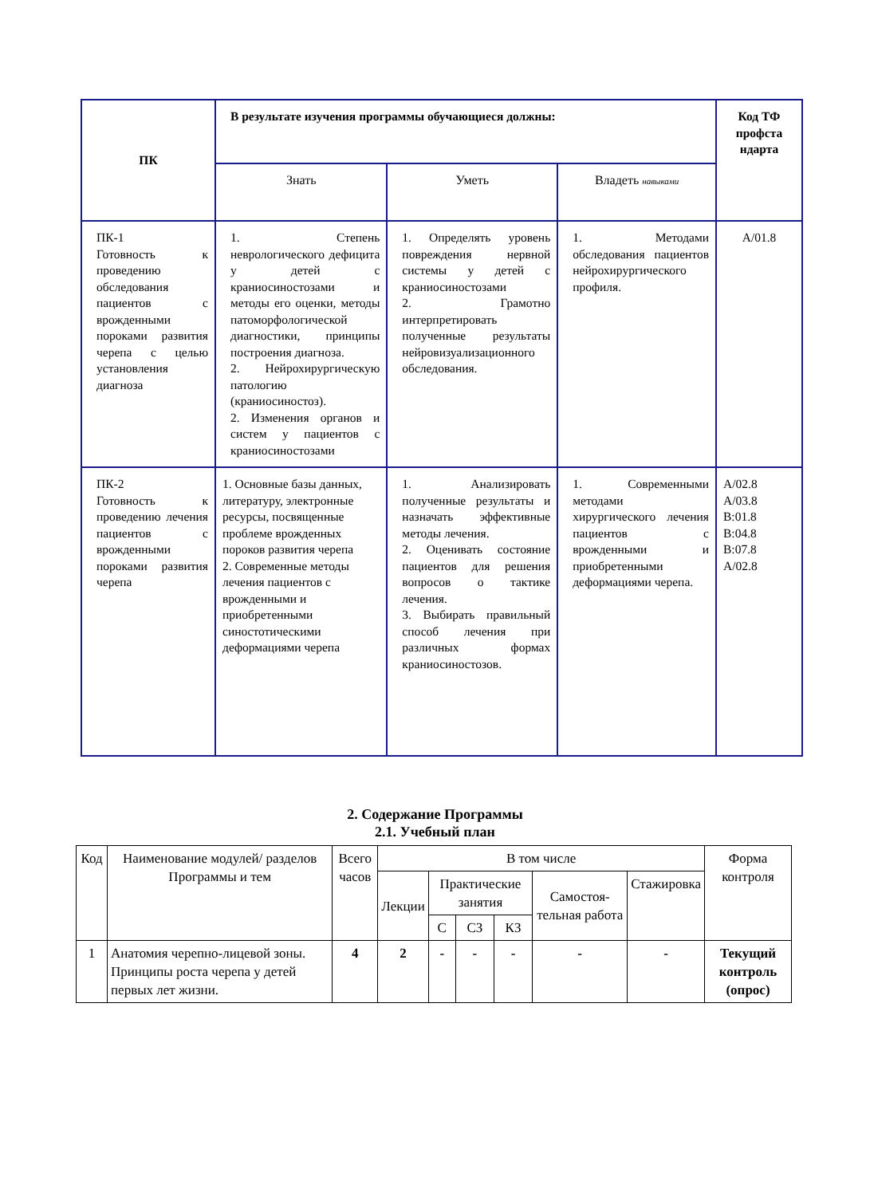| ПК | В результате изучения программы обучающиеся должны: | | | Код ТФ профста ндарта |
| --- | --- | --- | --- | --- |
| | Знать | Уметь | Владеть навыками | |
| ПК-1 Готовность к проведению обследования пациентов с врожденными пороками развития черепа с целью установления диагноза | 1. Степень неврологического дефицита у детей с краниосиностозами и методы его оценки, методы патоморфологической диагностики, принципы построения диагноза. 2. Нейрохирургическую патологию (краниосиностоз). 2. Изменения органов и систем у пациентов с краниосиностозами | 1. Определять уровень повреждения нервной системы у детей с краниосиностозами 2. Грамотно интерпретировать полученные результаты нейровизуализационного обследования. | 1. Методами обследования пациентов нейрохирургического профиля. | А/01.8 |
| ПК-2 Готовность к проведению лечения пациентов с врожденными пороками развития черепа | 1. Основные базы данных, литературу, электронные ресурсы, посвященные проблеме врожденных пороков развития черепа 2. Современные методы лечения пациентов с врожденными и приобретенными синостотическими деформациями черепа | 1. Анализировать полученные результаты и назначать эффективные методы лечения. 2. Оценивать состояние пациентов для решения вопросов о тактике лечения. 3. Выбирать правильный способ лечения при различных формах краниосиностозов. | 1. Современными методами хирургического лечения пациентов с врожденными и приобретенными деформациями черепа. | А/02.8 А/03.8 В:01.8 В:04.8 В:07.8 А/02.8 |
2. Содержание Программы
2.1. Учебный план
| Код | Наименование модулей/ разделов Программы и тем | Всего часов | В том числе | | | | | | Форма контроля |
| --- | --- | --- | --- | --- | --- | --- | --- | --- | --- |
| | | | Лекции | Практические занятия | | | Самостоя-тельная работа | Стажировка | |
| | | | | С | СЗ | КЗ | | | |
| 1 | Анатомия черепно-лицевой зоны. Принципы роста черепа у детей первых лет жизни. | 4 | 2 | - | - | - | - | - | Текущий контроль (опрос) |